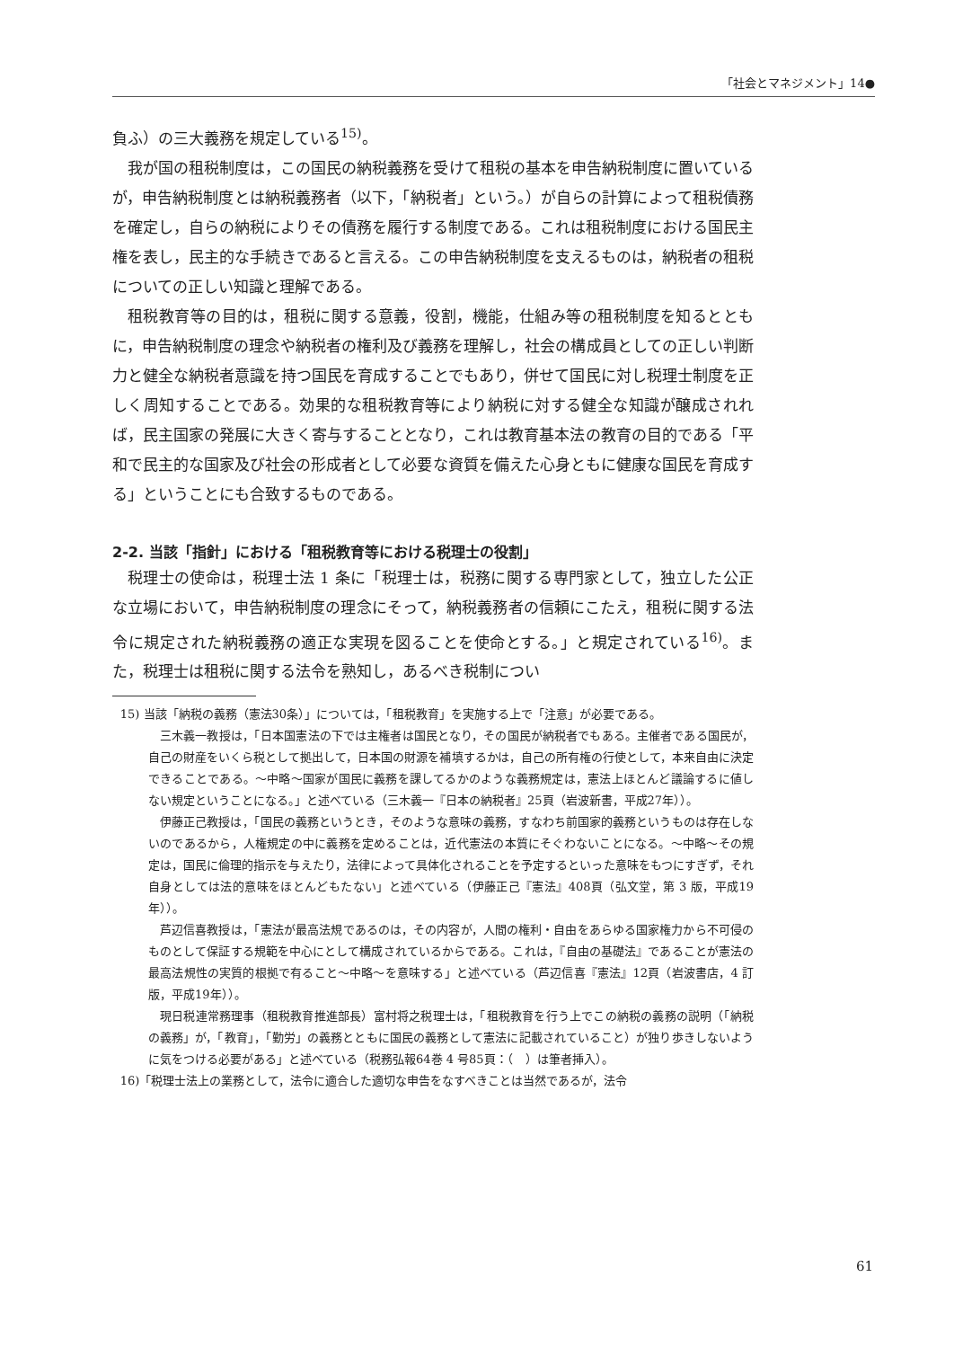「社会とマネジメント」14●
負ふ）の三大義務を規定している<sup>15)</sup>。
我が国の租税制度は，この国民の納税義務を受けて租税の基本を申告納税制度に置いているが，申告納税制度とは納税義務者（以下，「納税者」という。）が自らの計算によって租税債務を確定し，自らの納税によりその債務を履行する制度である。これは租税制度における国民主権を表し，民主的な手続きであると言える。この申告納税制度を支えるものは，納税者の租税についての正しい知識と理解である。
租税教育等の目的は，租税に関する意義，役割，機能，仕組み等の租税制度を知るとともに，申告納税制度の理念や納税者の権利及び義務を理解し，社会の構成員としての正しい判断力と健全な納税者意識を持つ国民を育成することでもあり，併せて国民に対し税理士制度を正しく周知することである。効果的な租税教育等により納税に対する健全な知識が醸成されれば，民主国家の発展に大きく寄与することとなり，これは教育基本法の教育の目的である「平和で民主的な国家及び社会の形成者として必要な資質を備えた心身ともに健康な国民を育成する」ということにも合致するものである。
2-2. 当該「指針」における「租税教育等における税理士の役割」
税理士の使命は，税理士法 1 条に「税理士は，税務に関する専門家として，独立した公正な立場において，申告納税制度の理念にそって，納税義務者の信頼にこたえ，租税に関する法令に規定された納税義務の適正な実現を図ることを使命とする。」と規定されている<sup>16)</sup>。また，税理士は租税に関する法令を熟知し，あるべき税制につい
15) 当該「納税の義務（憲法30条）」については，「租税教育」を実施する上で「注意」が必要である。
三木義一教授は，「日本国憲法の下では主権者は国民となり，その国民が納税者でもある。主催者である国民が，自己の財産をいくら税として拠出して，日本国の財源を補填するかは，自己の所有権の行使として，本来自由に決定できることである。〜中略〜国家が国民に義務を課してるかのような義務規定は，憲法上ほとんど議論するに値しない規定ということになる。」と述べている（三木義一『日本の納税者』25頁（岩波新書，平成27年））。
伊藤正己教授は，「国民の義務というとき，そのような意味の義務，すなわち前国家的義務というものは存在しないのであるから，人権規定の中に義務を定めることは，近代憲法の本質にそぐわないことになる。〜中略〜その規定は，国民に倫理的指示を与えたり，法律によって具体化されることを予定するといった意味をもつにすぎず，それ自身としては法的意味をほとんどもたない」と述べている（伊藤正己『憲法』408頁（弘文堂，第 3 版，平成19年））。
芦辺信喜教授は，「憲法が最高法規であるのは，その内容が，人間の権利・自由をあらゆる国家権力から不可侵のものとして保証する規範を中心にとして構成されているからである。これは，『自由の基礎法』であることが憲法の最高法規性の実質的根拠で有ること〜中略〜を意味する」と述べている（芦辺信喜『憲法』12頁（岩波書店，4 訂版，平成19年））。
現日税連常務理事（租税教育推進部長）富村将之税理士は，「租税教育を行う上でこの納税の義務の説明（「納税の義務」が，「教育」，「勤労」の義務とともに国民の義務として憲法に記載されていること）が独り歩きしないように気をつける必要がある」と述べている（税務弘報64巻 4 号85頁：（　）は筆者挿入）。
16)「税理士法上の業務として，法令に適合した適切な申告をなすべきことは当然であるが，法令
61